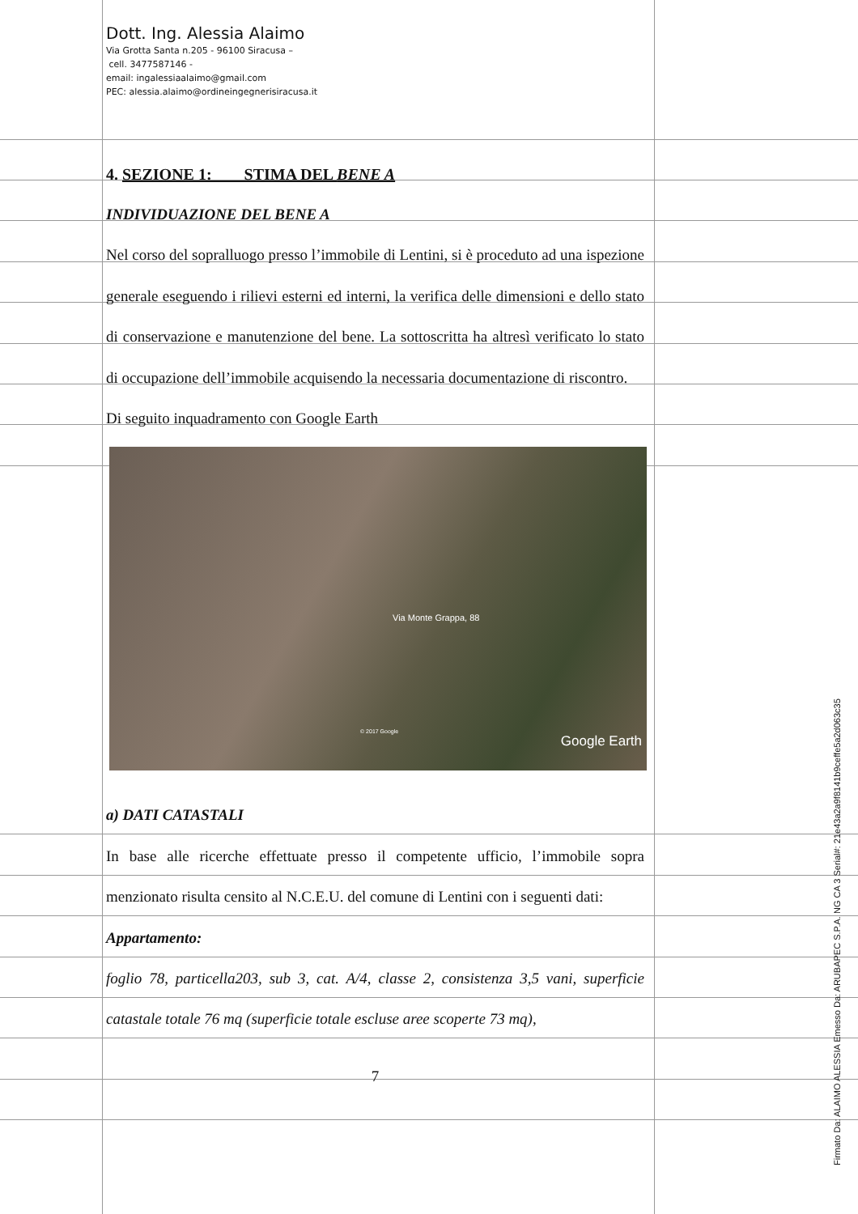Dott. Ing. Alessia Alaimo
Via Grotta Santa n.205 - 96100 Siracusa –
cell. 3477587146 -
email: ingalessiaalaimo@gmail.com
PEC: alessia.alaimo@ordineingegnerisiracusa.it
4. SEZIONE 1: STIMA DEL BENE A
INDIVIDUAZIONE DEL BENE A
Nel corso del sopralluogo presso l’immobile di Lentini, si è proceduto ad una ispezione generale eseguendo i rilievi esterni ed interni, la verifica delle dimensioni e dello stato di conservazione e manutenzione del bene. La sottoscritta ha altresì verificato lo stato di occupazione dell’immobile acquisendo la necessaria documentazione di riscontro.
Di seguito inquadramento con Google Earth
Via Monte Grappa, 88
© 2017 Google
Google Earth
a) DATI CATASTALI
In base alle ricerche effettuate presso il competente ufficio, l’immobile sopra menzionato risulta censito al N.C.E.U. del comune di Lentini con i seguenti dati:
Appartamento:
foglio 78, particella203, sub 3, cat. A/4, classe 2, consistenza 3,5 vani, superficie catastale totale 76 mq (superficie totale escluse aree scoperte 73 mq),
7
Firmato Da: ALAIMO ALESSIA Emesso Da: ARUBAPEC S.P.A. NG CA 3 Serial#: 21e43a2a9f8141b9ceffe5a2d063c35